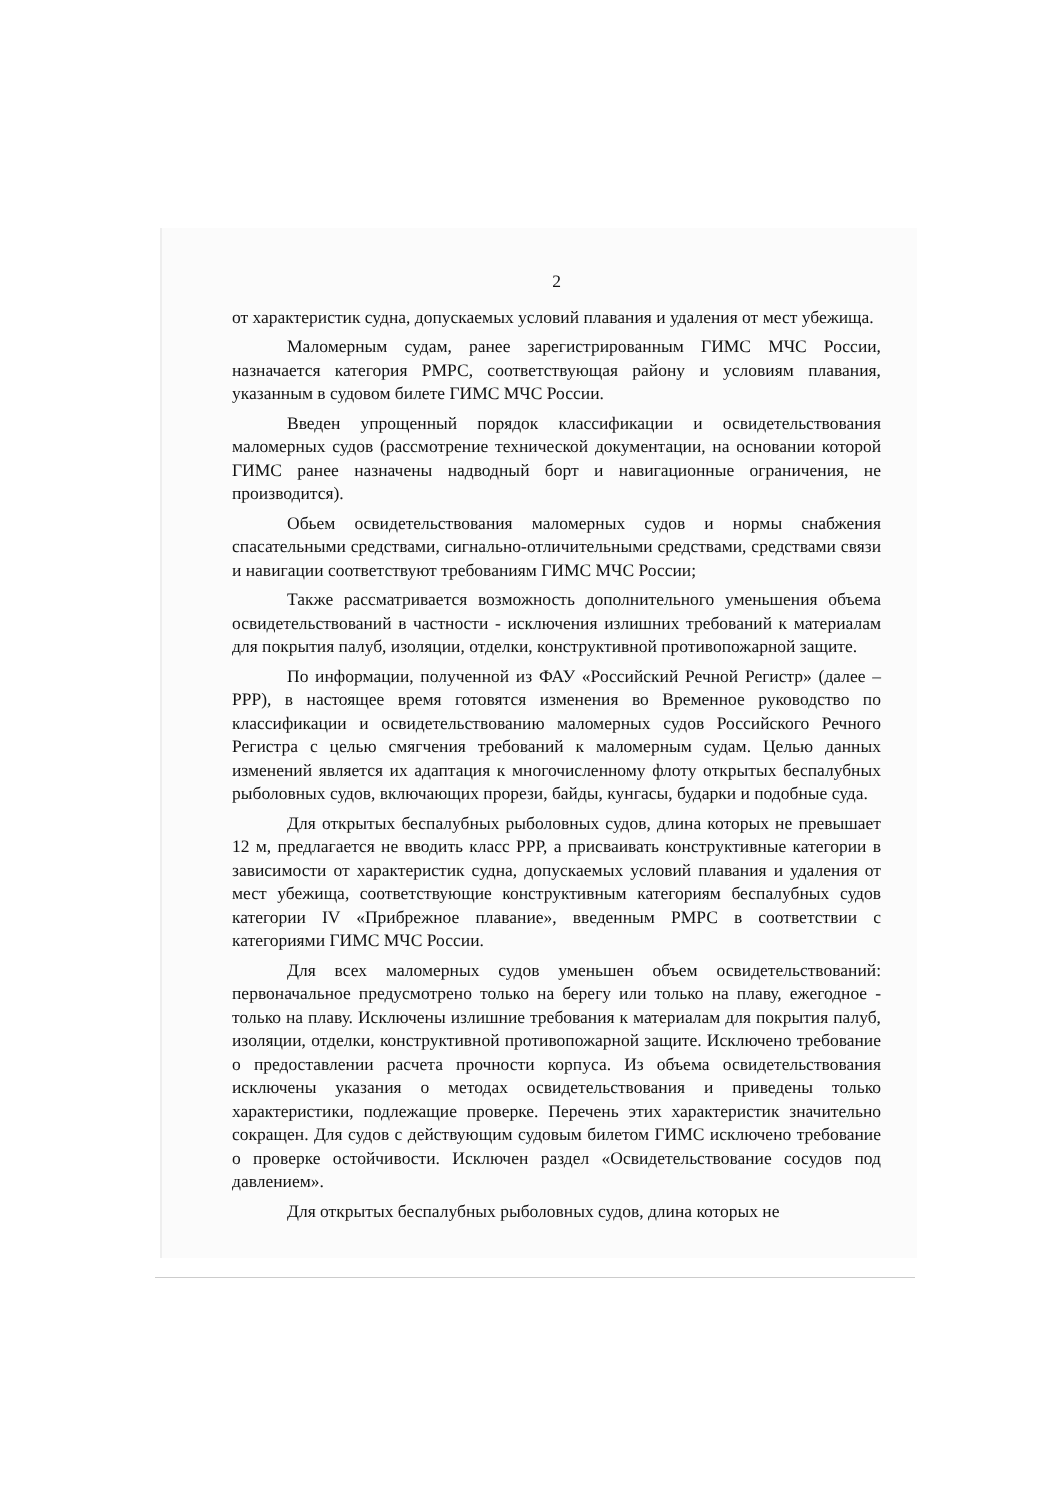2
от характеристик судна, допускаемых условий плавания и удаления от мест убежища.
Маломерным судам, ранее зарегистрированным ГИМС МЧС России, назначается категория РМРС, соответствующая району и условиям плавания, указанным в судовом билете ГИМС МЧС России.
Введен упрощенный порядок классификации и освидетельствования маломерных судов (рассмотрение технической документации, на основании которой ГИМС ранее назначены надводный борт и навигационные ограничения, не производится).
Обьем освидетельствования маломерных судов и нормы снабжения спасательными средствами, сигнально-отличительными средствами, средствами связи и навигации соответствуют требованиям ГИМС МЧС России;
Также рассматривается возможность дополнительного уменьшения объема освидетельствований в частности - исключения излишних требований к материалам для покрытия палуб, изоляции, отделки, конструктивной противопожарной защите.
По информации, полученной из ФАУ «Российский Речной Регистр» (далее – РРР), в настоящее время готовятся изменения во Временное руководство по классификации и освидетельствованию маломерных судов Российского Речного Регистра с целью смягчения требований к маломерным судам. Целью данных изменений является их адаптация к многочисленному флоту открытых беспалубных рыболовных судов, включающих прорези, байды, кунгасы, бударки и подобные суда.
Для открытых беспалубных рыболовных судов, длина которых не превышает 12 м, предлагается не вводить класс РРР, а присваивать конструктивные категории в зависимости от характеристик судна, допускаемых условий плавания и удаления от мест убежища, соответствующие конструктивным категориям беспалубных судов категории IV «Прибрежное плавание», введенным РМРС в соответствии с категориями ГИМС МЧС России.
Для всех маломерных судов уменьшен объем освидетельствований: первоначальное предусмотрено только на берегу или только на плаву, ежегодное - только на плаву. Исключены излишние требования к материалам для покрытия палуб, изоляции, отделки, конструктивной противопожарной защите. Исключено требование о предоставлении расчета прочности корпуса. Из объема освидетельствования исключены указания о методах освидетельствования и приведены только характеристики, подлежащие проверке. Перечень этих характеристик значительно сокращен. Для судов с действующим судовым билетом ГИМС исключено требование о проверке остойчивости. Исключен раздел «Освидетельствование сосудов под давлением».
Для открытых беспалубных рыболовных судов, длина которых не